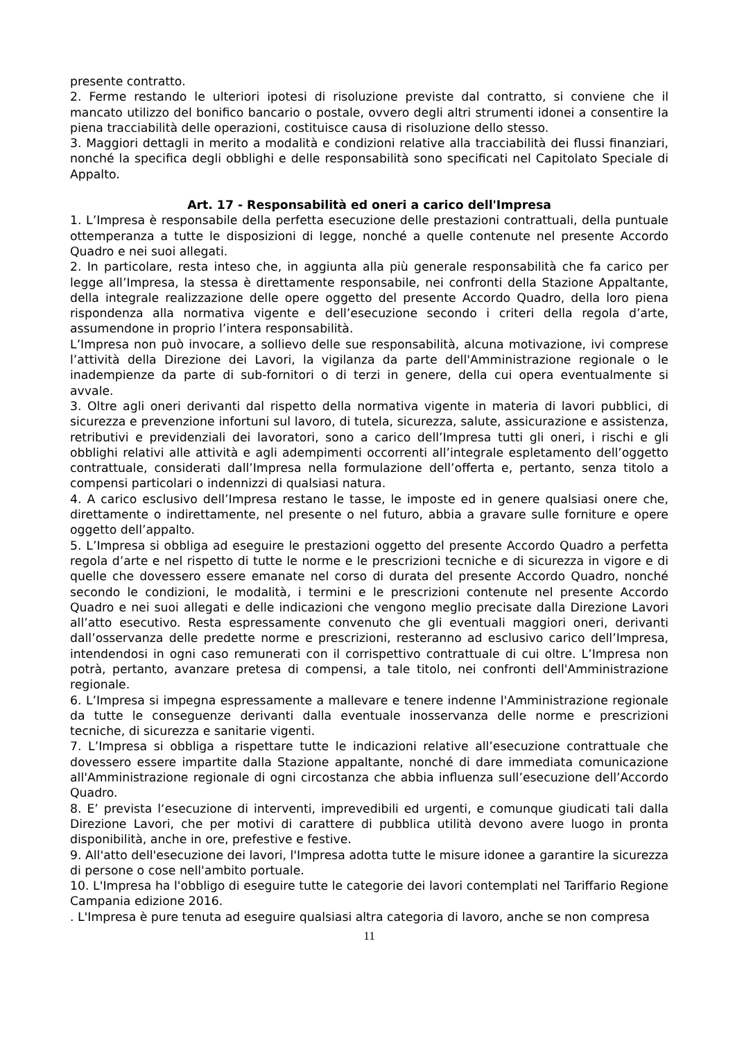presente contratto.
2. Ferme restando le ulteriori ipotesi di risoluzione previste dal contratto, si conviene che il mancato utilizzo del bonifico bancario o postale, ovvero degli altri strumenti idonei a consentire la piena tracciabilità delle operazioni, costituisce causa di risoluzione dello stesso.
3. Maggiori dettagli in merito a modalità e condizioni relative alla tracciabilità dei flussi finanziari, nonché la specifica degli obblighi e delle responsabilità sono specificati nel Capitolato Speciale di Appalto.
Art. 17 - Responsabilità ed oneri a carico dell'Impresa
1. L’Impresa è responsabile della perfetta esecuzione delle prestazioni contrattuali, della puntuale ottemperanza a tutte le disposizioni di legge, nonché a quelle contenute nel presente Accordo Quadro e nei suoi allegati.
2. In particolare, resta inteso che, in aggiunta alla più generale responsabilità che fa carico per legge all’Impresa, la stessa è direttamente responsabile, nei confronti della Stazione Appaltante, della integrale realizzazione delle opere oggetto del presente Accordo Quadro, della loro piena rispondenza alla normativa vigente e dell’esecuzione secondo i criteri della regola d’arte, assumendone in proprio l’intera responsabilità.
L’Impresa non può invocare, a sollievo delle sue responsabilità, alcuna motivazione, ivi comprese l’attività della Direzione dei Lavori, la vigilanza da parte dell'Amministrazione regionale o le inadempienze da parte di sub-fornitori o di terzi in genere, della cui opera eventualmente si avvale.
3. Oltre agli oneri derivanti dal rispetto della normativa vigente in materia di lavori pubblici, di sicurezza e prevenzione infortuni sul lavoro, di tutela, sicurezza, salute, assicurazione e assistenza, retributivi e previdenziali dei lavoratori, sono a carico dell’Impresa tutti gli oneri, i rischi e gli obblighi relativi alle attività e agli adempimenti occorrenti all’integrale espletamento dell’oggetto contrattuale, considerati dall’Impresa nella formulazione dell’offerta e, pertanto, senza titolo a compensi particolari o indennizzi di qualsiasi natura.
4. A carico esclusivo dell’Impresa restano le tasse, le imposte ed in genere qualsiasi onere che, direttamente o indirettamente, nel presente o nel futuro, abbia a gravare sulle forniture e opere oggetto dell’appalto.
5. L’Impresa si obbliga ad eseguire le prestazioni oggetto del presente Accordo Quadro a perfetta regola d’arte e nel rispetto di tutte le norme e le prescrizioni tecniche e di sicurezza in vigore e di quelle che dovessero essere emanate nel corso di durata del presente Accordo Quadro, nonché secondo le condizioni, le modalità, i termini e le prescrizioni contenute nel presente Accordo Quadro e nei suoi allegati e delle indicazioni che vengono meglio precisate dalla Direzione Lavori all’atto esecutivo. Resta espressamente convenuto che gli eventuali maggiori oneri, derivanti dall’osservanza delle predette norme e prescrizioni, resteranno ad esclusivo carico dell’Impresa, intendendosi in ogni caso remunerati con il corrispettivo contrattuale di cui oltre. L’Impresa non potrà, pertanto, avanzare pretesa di compensi, a tale titolo, nei confronti dell'Amministrazione regionale.
6. L’Impresa si impegna espressamente a mallevare e tenere indenne l'Amministrazione regionale da tutte le conseguenze derivanti dalla eventuale inosservanza delle norme e prescrizioni tecniche, di sicurezza e sanitarie vigenti.
7. L’Impresa si obbliga a rispettare tutte le indicazioni relative all’esecuzione contrattuale che dovessero essere impartite dalla Stazione appaltante, nonché di dare immediata comunicazione all'Amministrazione regionale di ogni circostanza che abbia influenza sull’esecuzione dell’Accordo Quadro.
8. E’ prevista l‘esecuzione di interventi, imprevedibili ed urgenti, e comunque giudicati tali dalla Direzione Lavori, che per motivi di carattere di pubblica utilità devono avere luogo in pronta disponibilità, anche in ore, prefestive e festive.
9. All'atto dell'esecuzione dei lavori, l'Impresa adotta tutte le misure idonee a garantire la sicurezza di persone o cose nell'ambito portuale.
10. L'Impresa ha l'obbligo di eseguire tutte le categorie dei lavori contemplati nel Tariffario Regione Campania edizione 2016.
. L'Impresa è pure tenuta ad eseguire qualsiasi altra categoria di lavoro, anche se non compresa
11